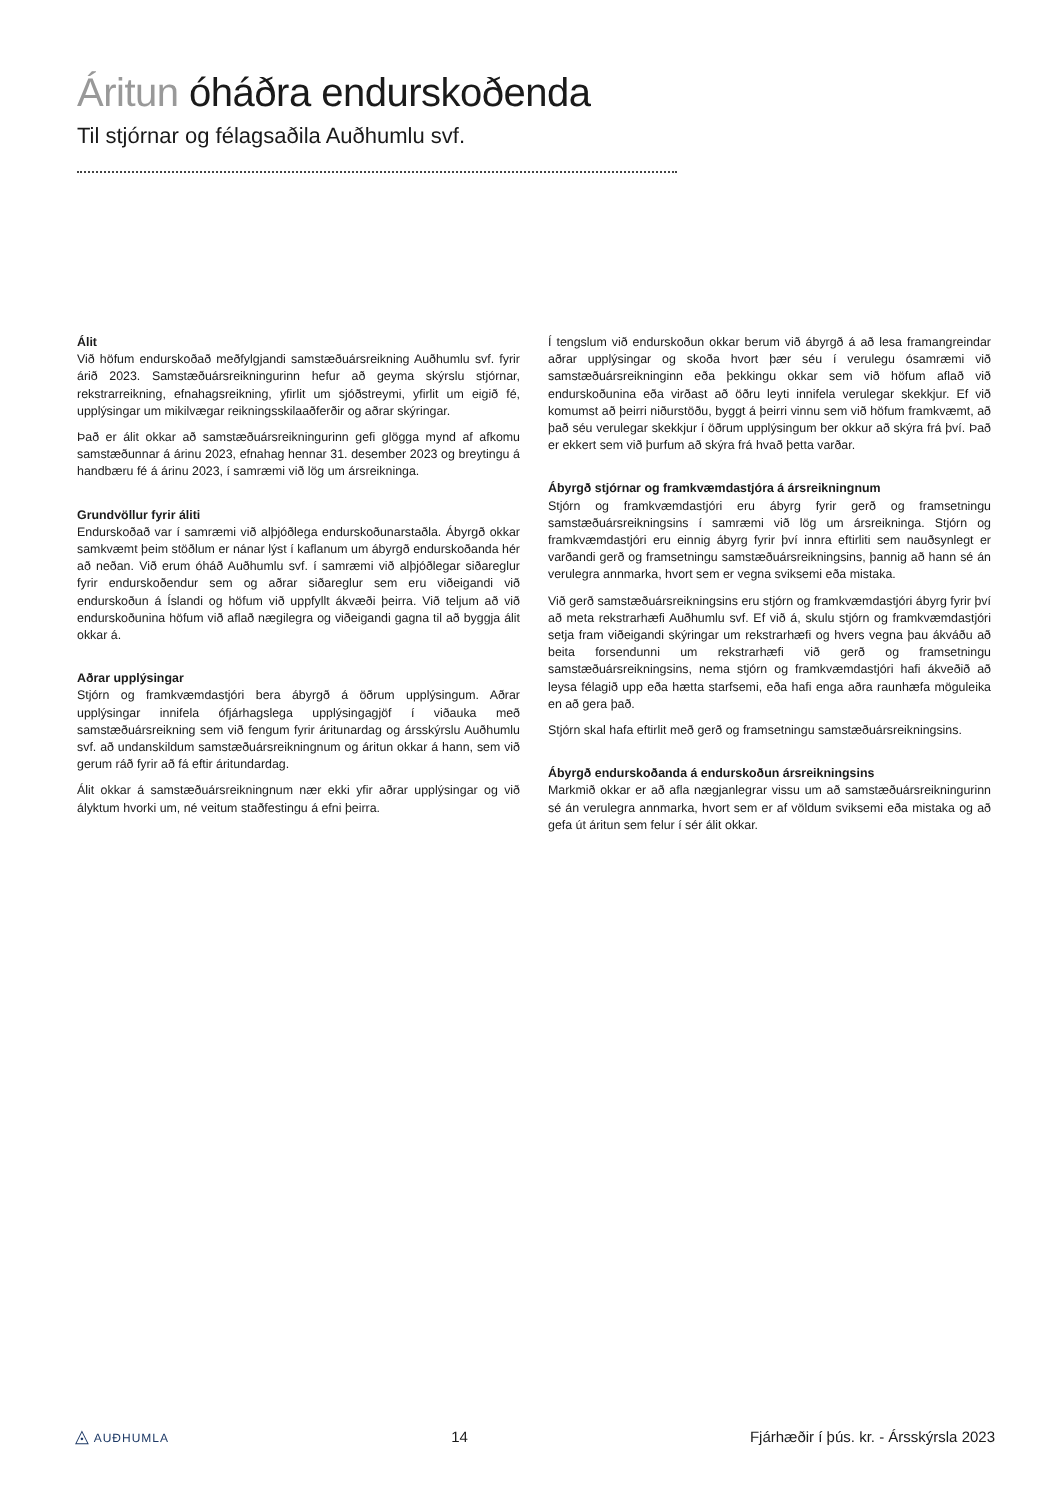Áritun óháðra endurskoðenda
Til stjórnar og félagsaðila Auðhumlu svf.
Álit
Við höfum endurskoðað meðfylgjandi samstæðuársreikning Auðhumlu svf. fyrir árið 2023. Samstæðuársreikningurinn hefur að geyma skýrslu stjórnar, rekstrarreikning, efnahagsreikning, yfirlit um sjóðstreymi, yfirlit um eigið fé, upplýsingar um mikilvægar reikningsskilaaðferðir og aðrar skýringar.
Það er álit okkar að samstæðuársreikningurinn gefi glögga mynd af afkomu samstæðunnar á árinu 2023, efnahag hennar 31. desember 2023 og breytingu á handbæru fé á árinu 2023, í samræmi við lög um ársreikninga.
Grundvöllur fyrir áliti
Endurskoðað var í samræmi við alþjóðlega endurskoðunarstaðla. Ábyrgð okkar samkvæmt þeim stöðlum er nánar lýst í kaflanum um ábyrgð endurskoðanda hér að neðan. Við erum óháð Auðhumlu svf. í samræmi við alþjóðlegar siðareglur fyrir endurskoðendur sem og aðrar siðareglur sem eru viðeigandi við endurskoðun á Íslandi og höfum við uppfyllt ákvæði þeirra. Við teljum að við endurskoðunina höfum við aflað nægilegra og viðeigandi gagna til að byggja álit okkar á.
Aðrar upplýsingar
Stjórn og framkvæmdastjóri bera ábyrgð á öðrum upplýsingum. Aðrar upplýsingar innifela ófjárhagslega upplýsingagjöf í viðauka með samstæðuársreikning sem við fengum fyrir áritunardag og ársskýrslu Auðhumlu svf. að undanskildum samstæðuársreikningnum og áritun okkar á hann, sem við gerum ráð fyrir að fá eftir áritundardag.
Álit okkar á samstæðuársreikningnum nær ekki yfir aðrar upplýsingar og við ályktum hvorki um, né veitum staðfestingu á efni þeirra.
Í tengslum við endurskoðun okkar berum við ábyrgð á að lesa framangreindar aðrar upplýsingar og skoða hvort þær séu í verulegu ósamræmi við samstæðuársreikninginn eða þekkingu okkar sem við höfum aflað við endurskoðunina eða virðast að öðru leyti innifela verulegar skekkjur. Ef við komumst að þeirri niðurstöðu, byggt á þeirri vinnu sem við höfum framkvæmt, að það séu verulegar skekkjur í öðrum upplýsingum ber okkur að skýra frá því. Það er ekkert sem við þurfum að skýra frá hvað þetta varðar.
Ábyrgð stjórnar og framkvæmdastjóra á ársreikningnum
Stjórn og framkvæmdastjóri eru ábyrg fyrir gerð og framsetningu samstæðuársreikningsins í samræmi við lög um ársreikninga. Stjórn og framkvæmdastjóri eru einnig ábyrg fyrir því innra eftirliti sem nauðsynlegt er varðandi gerð og framsetningu samstæðuársreikningsins, þannig að hann sé án verulegra annmarka, hvort sem er vegna sviksemi eða mistaka.
Við gerð samstæðuársreikningsins eru stjórn og framkvæmdastjóri ábyrg fyrir því að meta rekstrarhæfi Auðhumlu svf. Ef við á, skulu stjórn og framkvæmdastjóri setja fram viðeigandi skýringar um rekstrarhæfi og hvers vegna þau ákváðu að beita forsendunni um rekstrarhæfi við gerð og framsetningu samstæðuársreikningsins, nema stjórn og framkvæmdastjóri hafi ákveðið að leysa félagið upp eða hætta starfsemi, eða hafi enga aðra raunhæfa möguleika en að gera það.
Stjórn skal hafa eftirlit með gerð og framsetningu samstæðuársreikningsins.
Ábyrgð endurskoðanda á endurskoðun ársreikningsins
Markmið okkar er að afla nægjanlegrar vissu um að samstæðuársreikningurinn sé án verulegra annmarka, hvort sem er af völdum sviksemi eða mistaka og að gefa út áritun sem felur í sér álit okkar.
◬ AUÐHUMLA
14
Fjárhæðir í þús. kr. - Ársskýrsla 2023